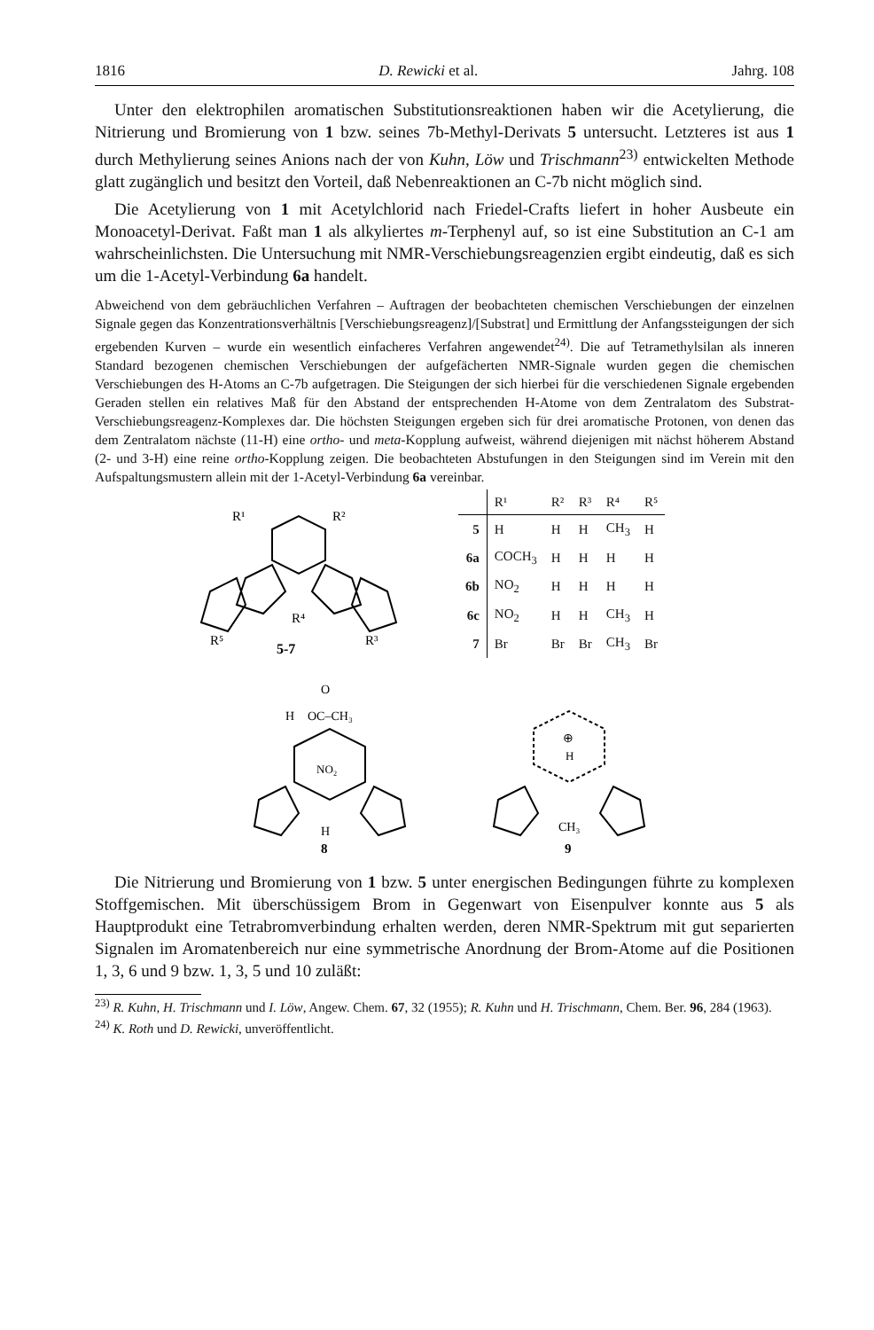1816 D. Rewicki et al. Jahrg. 108
Unter den elektrophilen aromatischen Substitutionsreaktionen haben wir die Acetylierung, die Nitrierung und Bromierung von 1 bzw. seines 7b-Methyl-Derivats 5 untersucht. Letzteres ist aus 1 durch Methylierung seines Anions nach der von Kuhn, Löw und Trischmann<sup>23)</sup> entwickelten Methode glatt zugänglich und besitzt den Vorteil, daß Nebenreaktionen an C-7b nicht möglich sind.
Die Acetylierung von 1 mit Acetylchlorid nach Friedel-Crafts liefert in hoher Ausbeute ein Monoacetyl-Derivat. Faßt man 1 als alkyliertes m-Terphenyl auf, so ist eine Substitution an C-1 am wahrscheinlichsten. Die Untersuchung mit NMR-Verschiebungsreagenzien ergibt eindeutig, daß es sich um die 1-Acetyl-Verbindung 6a handelt.
Abweichend von dem gebräuchlichen Verfahren – Auftragen der beobachteten chemischen Verschiebungen der einzelnen Signale gegen das Konzentrationsverhältnis [Verschiebungsreagenz]/[Substrat] und Ermittlung der Anfangssteigungen der sich ergebenden Kurven – wurde ein wesentlich einfacheres Verfahren angewendet<sup>24)</sup>. Die auf Tetramethylsilan als inneren Standard bezogenen chemischen Verschiebungen der aufgefächerten NMR-Signale wurden gegen die chemischen Verschiebungen des H-Atoms an C-7b aufgetragen. Die Steigungen der sich hierbei für die verschiedenen Signale ergebenden Geraden stellen ein relatives Maß für den Abstand der entsprechenden H-Atome von dem Zentralatom des Substrat-Verschiebungsreagenz-Komplexes dar. Die höchsten Steigungen ergeben sich für drei aromatische Protonen, von denen das dem Zentralatom nächste (11-H) eine ortho- und meta-Kopplung aufweist, während diejenigen mit nächst höherem Abstand (2- und 3-H) eine reine ortho-Kopplung zeigen. Die beobachteten Abstufungen in den Steigungen sind im Verein mit den Aufspaltungsmustern allein mit der 1-Acetyl-Verbindung 6a vereinbar.
R¹
R²
R⁴
R⁵
R³
5-7
| | R¹ | R² | R³ | R⁴ | R⁵ |
| --- | --- | --- | --- | --- | --- |
| 5 | H | H | H | CH<sub>3</sub> | H |
| 6a | COCH<sub>3</sub> | H | H | H | H |
| 6b | NO<sub>2</sub> | H | H | H | H |
| 6c | NO<sub>2</sub> | H | H | CH<sub>3</sub> | H |
| 7 | Br | Br | Br | CH<sub>3</sub> | Br |
O
H
OC–CH₃
NO₂
H
8
⊕
H
CH₃
9
Die Nitrierung und Bromierung von 1 bzw. 5 unter energischen Bedingungen führte zu komplexen Stoffgemischen. Mit überschüssigem Brom in Gegenwart von Eisenpulver konnte aus 5 als Hauptprodukt eine Tetrabromverbindung erhalten werden, deren NMR-Spektrum mit gut separierten Signalen im Aromatenbereich nur eine symmetrische Anordnung der Brom-Atome auf die Positionen 1, 3, 6 und 9 bzw. 1, 3, 5 und 10 zuläßt:
<sup>23)</sup> R. Kuhn, H. Trischmann und I. Löw, Angew. Chem. 67, 32 (1955); R. Kuhn und H. Trischmann, Chem. Ber. 96, 284 (1963).
<sup>24)</sup> K. Roth und D. Rewicki, unveröffentlicht.